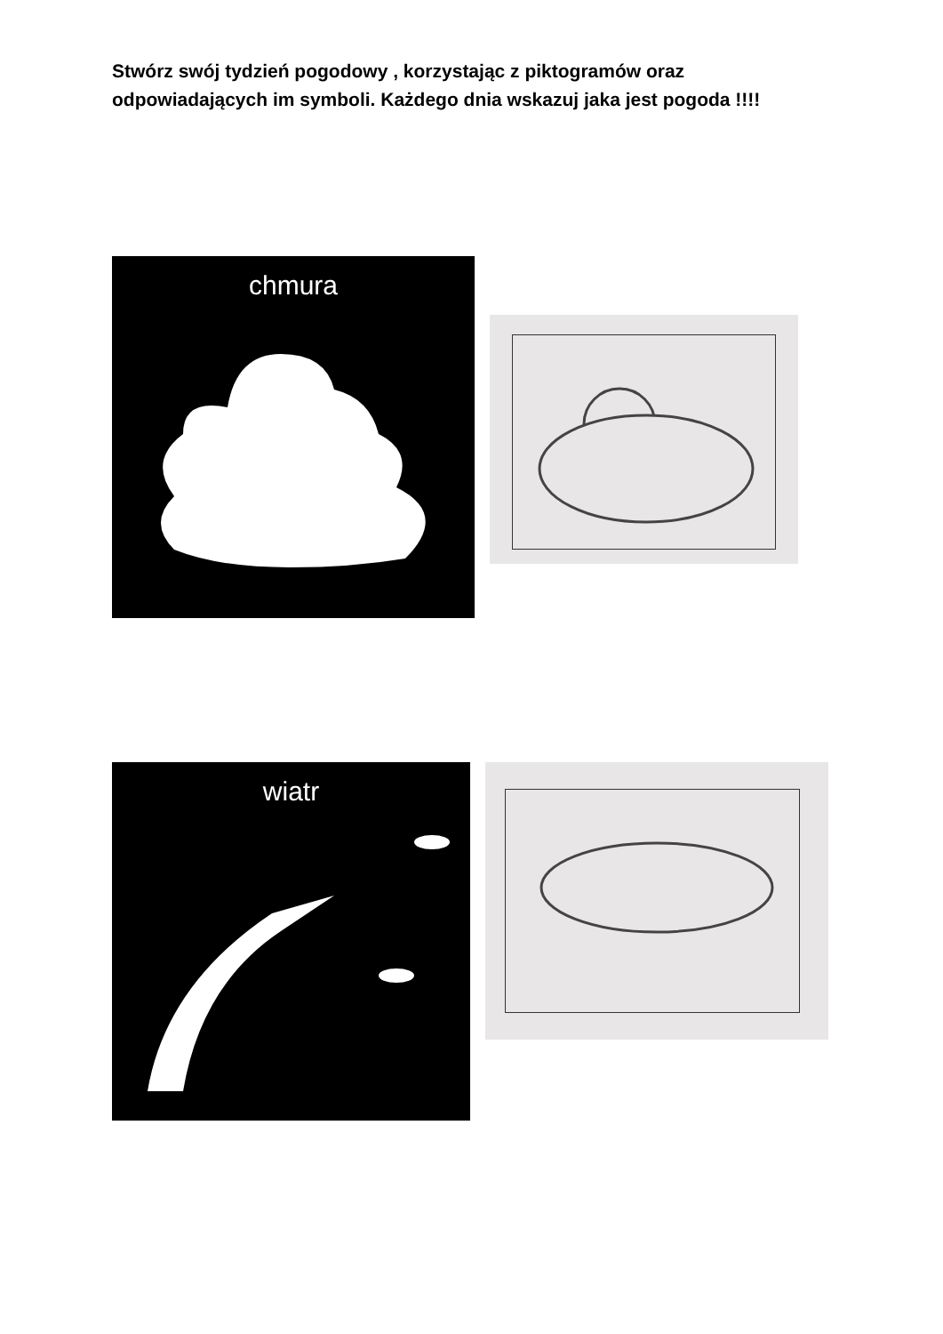Stwórz swój tydzień pogodowy , korzystając z piktogramów oraz odpowiadających im symboli. Każdego dnia wskazuj jaka jest pogoda !!!!
chmura
wiatr